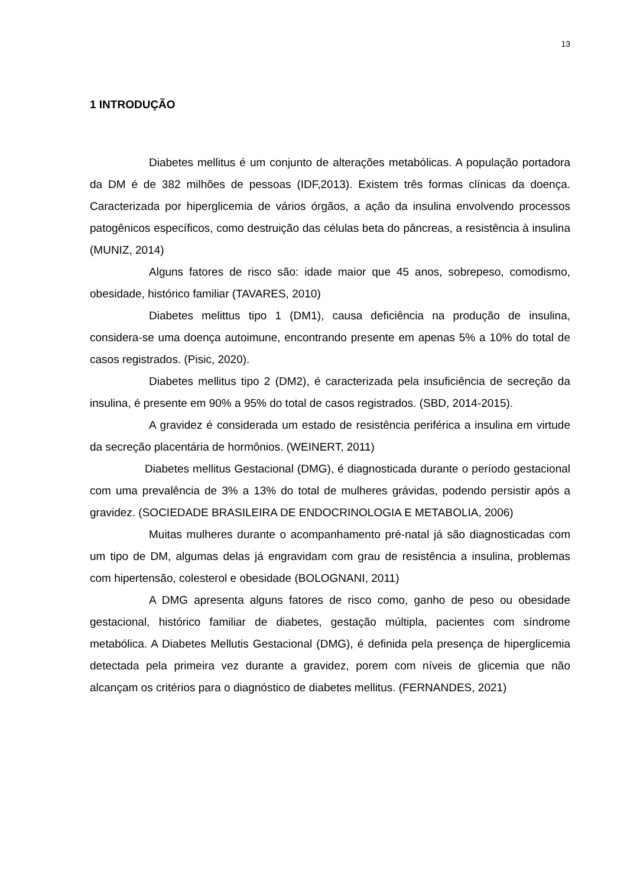13
1 INTRODUÇÃO
Diabetes mellitus é um conjunto de alterações metabólicas. A população portadora da DM é de 382 milhões de pessoas (IDF,2013). Existem três formas clínicas da doença. Caracterizada por hiperglicemia de vários órgãos, a ação da insulina envolvendo processos patogênicos específicos, como destruição das células beta do pâncreas, a resistência à insulina (MUNIZ, 2014)
Alguns fatores de risco são: idade maior que 45 anos, sobrepeso, comodismo, obesidade, histórico familiar (TAVARES, 2010)
Diabetes melittus tipo 1 (DM1), causa deficiência na produção de insulina, considera-se uma doença autoimune, encontrando presente em apenas 5% a 10% do total de casos registrados. (Pisic, 2020).
Diabetes mellitus tipo 2 (DM2), é caracterizada pela insuficiência de secreção da insulina, é presente em 90% a 95% do total de casos registrados. (SBD, 2014-2015).
A gravidez é considerada um estado de resistência periférica a insulina em virtude da secreção placentária de hormônios. (WEINERT, 2011)
Diabetes mellitus Gestacional (DMG), é diagnosticada durante o período gestacional com uma prevalência de 3% a 13% do total de mulheres grávidas, podendo persistir após a gravidez. (SOCIEDADE BRASILEIRA DE ENDOCRINOLOGIA E METABOLIA, 2006)
Muitas mulheres durante o acompanhamento pré-natal já são diagnosticadas com um tipo de DM, algumas delas já engravidam com grau de resistência a insulina, problemas com hipertensão, colesterol e obesidade (BOLOGNANI, 2011)
A DMG apresenta alguns fatores de risco como, ganho de peso ou obesidade gestacional, histórico familiar de diabetes, gestação múltipla, pacientes com síndrome metabólica. A Diabetes Mellutis Gestacional (DMG), é definida pela presença de hiperglicemia detectada pela primeira vez durante a gravidez, porem com níveis de glicemia que não alcançam os critérios para o diagnóstico de diabetes mellitus. (FERNANDES, 2021)